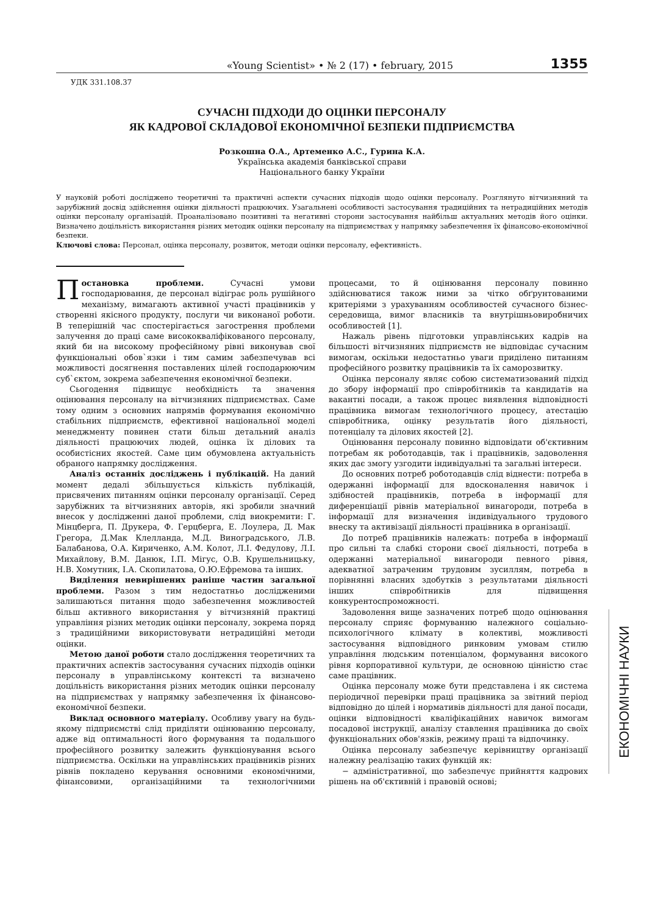«Young Scientist» • № 2 (17) • february, 2015 1355
УДК 331.108.37
СУЧАСНІ ПІДХОДИ ДО ОЦІНКИ ПЕРСОНАЛУ
ЯК КАДРОВОЇ СКЛАДОВОЇ ЕКОНОМІЧНОЇ БЕЗПЕКИ ПІДПРИЄМСТВА
Розкошна О.А., Артеменко А.С., Гурина К.А.
Українська академія банківської справи
Національного банку України
У науковій роботі досліджено теоретичні та практичні аспекти сучасних підходів щодо оцінки персоналу. Розглянуто вітчизняний та зарубіжний досвід здійснення оцінки діяльності працюючих. Узагальнені особливості застосування традиційних та нетрадиційних методів оцінки персоналу організацій. Проаналізовано позитивні та негативні сторони застосування найбільш актуальних методів його оцінки. Визначено доцільність використання різних методик оцінки персоналу на підприємствах у напрямку забезпечення їх фінансово-економічної безпеки.
Ключові слова: Персонал, оцінка персоналу, розвиток, методи оцінки персоналу, ефективність.
Постановка проблеми. Сучасні умови господарювання, де персонал відіграє роль рушійного механізму, вимагають активної участі працівників у створенні якісного продукту, послуги чи виконаної роботи. В теперішній час спостерігається загострення проблеми залучення до праці саме висококваліфікованого персоналу, який би на високому професійному рівні виконував свої функціональні обов`язки і тим самим забезпечував всі можливості досягнення поставлених цілей господарюючим суб`єктом, зокрема забезпечення економічної безпеки.
Сьогодення підвищує необхідність та значення оцінювання персоналу на вітчизняних підприємствах. Саме тому одним з основних напрямів формування економічно стабільних підприємств, ефективної національної моделі менеджменту повинен стати більш детальний аналіз діяльності працюючих людей, оцінка їх ділових та особистісних якостей. Саме цим обумовлена актуальність обраного напрямку дослідження.
Аналіз останніх досліджень і публікацій. На даний момент дедалі збільшується кількість публікацій, присвячених питанням оцінки персоналу організації. Серед зарубіжних та вітчизняних авторів, які зробили значний внесок у дослідженні даної проблеми, слід виокремити: Г. Мінцберга, П. Друкера, Ф. Герцберга, Е. Лоулера, Д. Мак Грегора, Д.Мак Клелланда, М.Д. Виноградського, Л.В. Балабанова, О.А. Кириченко, А.М. Колот, Л.І. Федулову, Л.І. Михайлову, В.М. Данюк, І.П. Мігус, О.В. Крушельницьку, Н.В. Хомутник, І.А. Скопилатова, О.Ю.Ефремова та інших.
Виділення невирішених раніше частин загальної проблеми. Разом з тим недостатньо дослідженими залишаються питання щодо забезпечення можливостей більш активного використання у вітчизняній практиці управління різних методик оцінки персоналу, зокрема поряд з традиційними використовувати нетрадиційні методи оцінки.
Метою даної роботи стало дослідження теоретичних та практичних аспектів застосування сучасних підходів оцінки персоналу в управлінському контексті та визначено доцільність використання різних методик оцінки персоналу на підприємствах у напрямку забезпечення їх фінансово-економічної безпеки.
Виклад основного матеріалу. Особливу увагу на будь-якому підприємстві слід приділяти оцінюванню персоналу, адже від оптимальності його формування та подальшого професійного розвитку залежить функціонування всього підприємства. Оскільки на управлінських працівників різних рівнів покладено керування основними економічними, фінансовими, організаційними та технологічними процесами, то й оцінювання персоналу повинно здійснюватися також ними за чітко обґрунтованими критеріями з урахуванням особливостей сучасного бізнес-середовища, вимог власників та внутрішньовиробничих особливостей [1].
Нажаль рівень підготовки управлінських кадрів на більшості вітчизняних підприємств не відповідає сучасним вимогам, оскільки недостатньо уваги приділено питанням професійного розвитку працівників та їх саморозвитку.
Оцінка персоналу являє собою систематизований підхід до збору інформації про співробітників та кандидатів на вакантні посади, а також процес виявлення відповідності працівника вимогам технологічного процесу, атестацію співробітника, оцінку результатів його діяльності, потенціалу та ділових якостей [2].
Оцінювання персоналу повинно відповідати об'єктивним потребам як роботодавців, так і працівників, задоволення яких дає змогу узгодити індивідуальні та загальні інтереси.
До основних потреб роботодавців слід віднести: потреба в одержанні інформації для вдосконалення навичок і здібностей працівників, потреба в інформації для диференціації рівнів матеріальної винагороди, потреба в інформації для визначення індивідуального трудового внеску та активізації діяльності працівника в організації.
До потреб працівників належать: потреба в інформації про сильні та слабкі сторони своєї діяльності, потреба в одержанні матеріальної винагороди певного рівня, адекватної затраченим трудовим зусиллям, потреба в порівнянні власних здобутків з результатами діяльності інших співробітників для підвищення конкурентоспроможності.
Задоволення вище зазначених потреб щодо оцінювання персоналу сприяє формуванню належного соціально-психологічного клімату в колективі, можливості застосування відповідного ринковим умовам стилю управління людським потенціалом, формування високого рівня корпоративної культури, де основною цінністю стає саме працівник.
Оцінка персоналу може бути представлена і як система періодичної перевірки праці працівника за звітний період відповідно до цілей і нормативів діяльності для даної посади, оцінки відповідності кваліфікаційних навичок вимогам посадової інструкції, аналізу ставлення працівника до своїх функціональних обов'язків, режиму праці та відпочинку.
Оцінка персоналу забезпечує керівництву організації належну реалізацію таких функцій як:
− адміністративної, що забезпечує прийняття кадрових рішень на об'єктивній і правовій основі;
ЕКОНОМІЧНІ НАУКИ